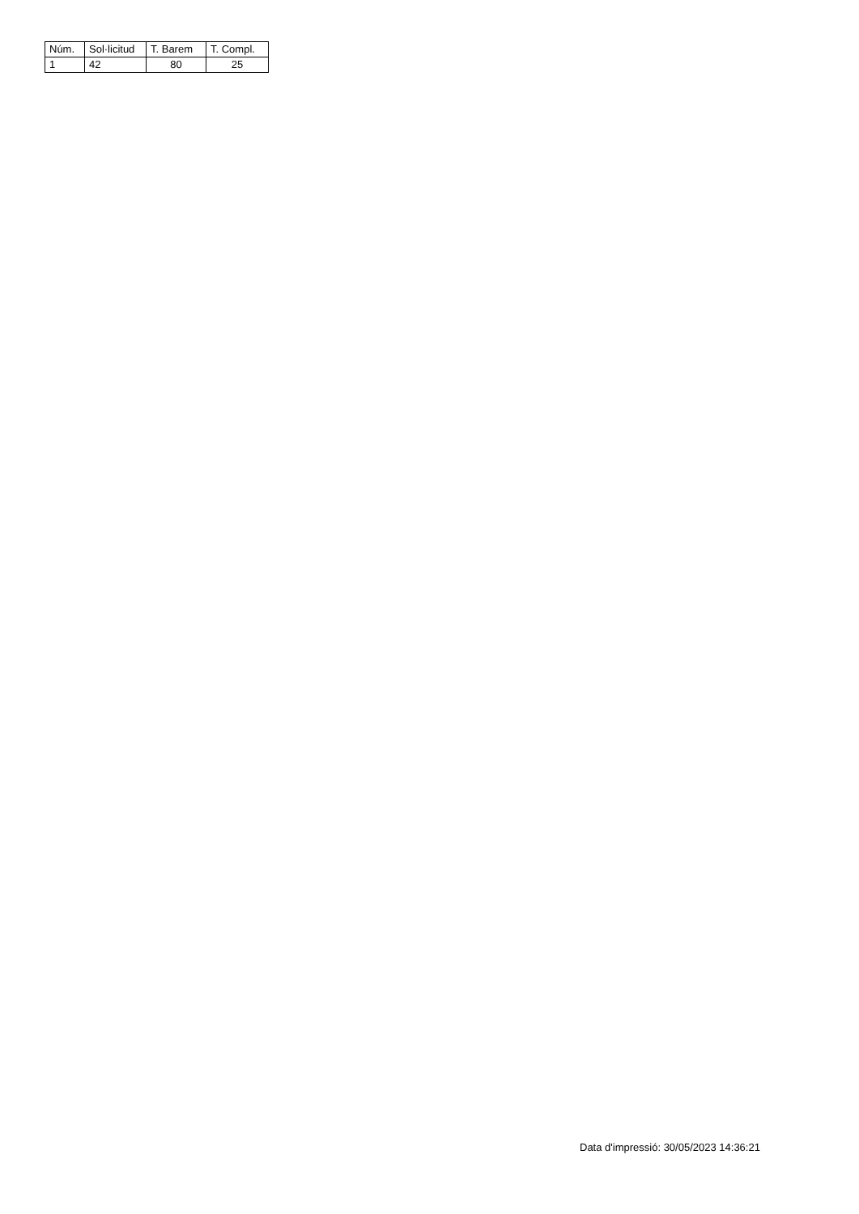| Núm. | Sol·licitud | T. Barem | T. Compl. |
| --- | --- | --- | --- |
| 1 | 42 | 80 | 25 |
Data d'impressió: 30/05/2023 14:36:21